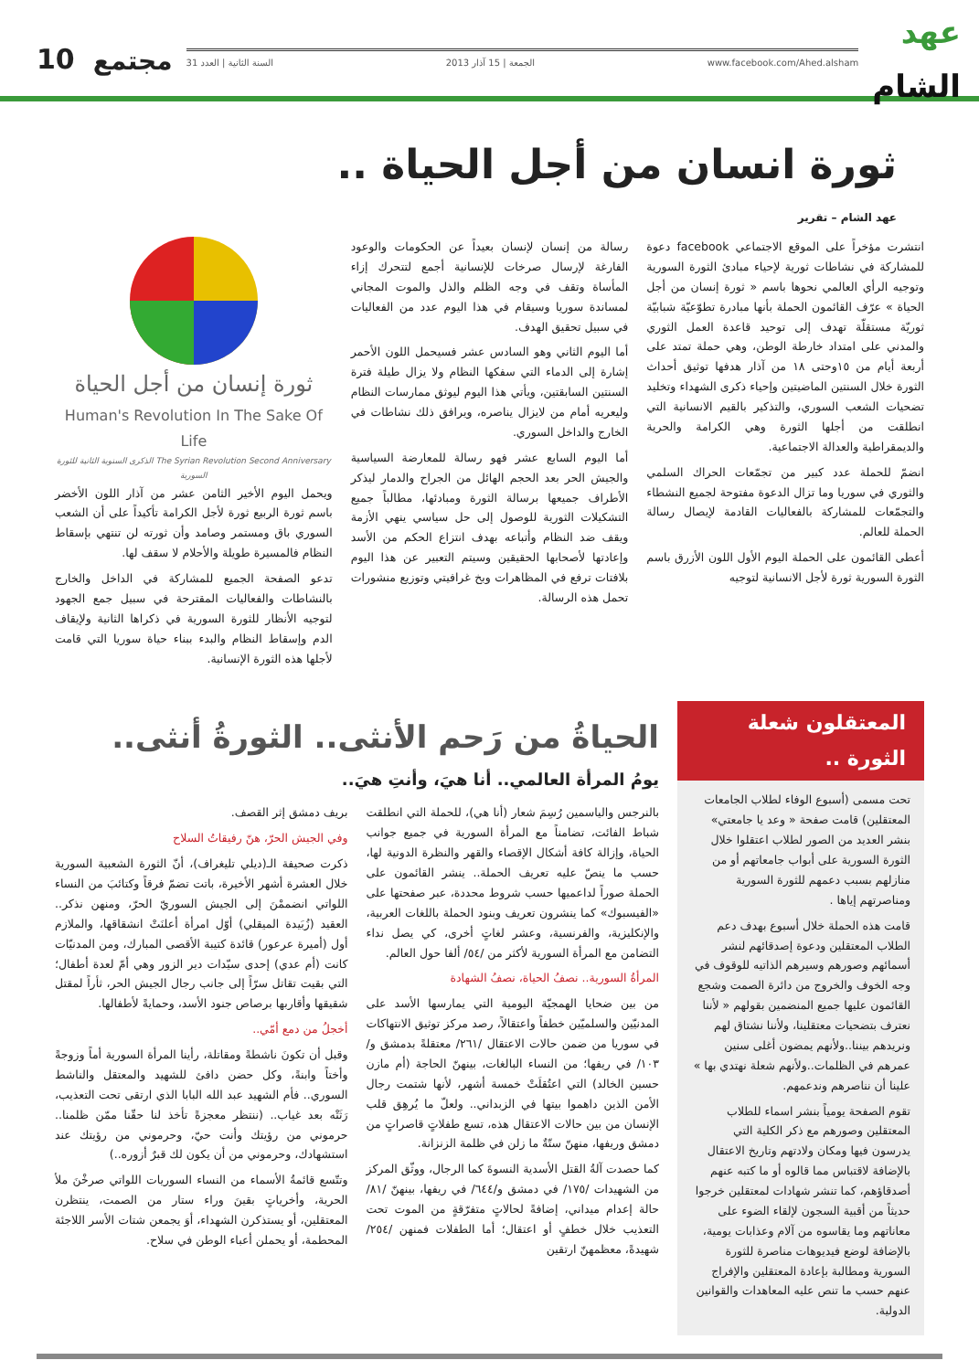عهد
الشام
www.facebook.com/Ahed.alsham الجمعة | 15 آذار 2013 السنة الثانية | العدد 31
مجتمع 10
ثورة انسان من أجل الحياة ..
عهد الشام – تقرير
انتشرت مؤخراً على الموقع الاجتماعي facebook دعوة للمشاركة في نشاطات ثورية لإحياء مبادئ الثورة السورية وتوجيه الرأي العالمي نحوها باسم « ثورة إنسان من أجل الحياة » عرّف القائمون الحملة بأنها مبادرة تطوّعيّة شبابيّة ثوريّة مستقلّة تهدف إلى توحيد قاعدة العمل الثوري والمدني على امتداد خارطة الوطن، وهي حملة تمتد على أربعة أيام من ١٥وحتى ١٨ من آذار هدفها توثيق أحداث الثورة خلال السنتين الماضيتين وإحياء ذكرى الشهداء وتخليد تضحيات الشعب السوري، والتذكير بالقيم الانسانية التي انطلقت من أجلها الثورة وهي الكرامة والحرية والديمقراطية والعدالة الاجتماعية.
انضمّ للحملة عدد كبير من تجمّعات الحراك السلمي والثوري في سوريا وما تزال الدعوة مفتوحة لجميع النشطاء والتجمّعات للمشاركة بالفعاليات القادمة لإيصال رسالة الحملة للعالم.
أعطى القائمون على الحملة اليوم الأول اللون الأزرق باسم الثورة السورية ثورة لأجل الانسانية لتوجيه
رسالة من إنسان لإنسان بعيداً عن الحكومات والوعود الفارغة لإرسال صرخات للإنسانية أجمع لتتحرك إزاء المأساة وتقف في وجه الظلم والذل والموت المجاني لمساندة سوريا وسيقام في هذا اليوم عدد من الفعاليات في سبيل تحقيق الهدف.
أما اليوم الثاني وهو السادس عشر فسيحمل اللون الأحمر إشارة إلى الدماء التي سفكها النظام ولا يزال طيلة فترة السنتين السابقتين، ويأتي هذا اليوم ليوثق ممارسات النظام وليعريه أمام من لايزال يناصره، ويرافق ذلك نشاطات في الخارج والداخل السوري.
أما اليوم السابع عشر فهو رسالة للمعارضة السياسية والجيش الحر بعد الحجم الهائل من الجراح والدمار ليذكر الأطراف جميعها برسالة الثورة ومبادئها، مطالباً جميع التشكيلات الثورية للوصول إلى حل سياسي ينهي الأزمة ويقف ضد النظام وأتباعه بهدف انتزاع الحكم من الأسد وإعادتها لأصحابها الحقيقين وسيتم التعبير عن هذا اليوم بلافتات ترفع في المظاهرات وبخ غرافيتي وتوزيع منشورات تحمل هذه الرسالة.
ثورة إنسان من أجل الحياة
Human's Revolution In The Sake Of Life
The Syrian Revolution Second Anniversary الذكرى السنوية الثانية للثورة السورية
ويحمل اليوم الأخير الثامن عشر من آذار اللون الأخضر باسم ثورة الربيع ثورة لأجل الكرامة تأكيداً على أن الشعب السوري باق ومستمر وصامد وأن ثورته لن تنتهي بإسقاط النظام فالمسيرة طويلة والأحلام لا سقف لها.
تدعو الصفحة الجميع للمشاركة في الداخل والخارج بالنشاطات والفعاليات المقترحة في سبيل جمع الجهود لتوجيه الأنظار للثورة السورية في ذكراها الثانية ولإيقاف الدم وإسقاط النظام والبدء ببناء حياة سوريا التي قامت لأجلها هذه الثورة الإنسانية.
المعتقلون شعلة الثورة ..
تحت مسمى (أسبوع الوفاء لطلاب الجامعات المعتقلين) قامت صفحة « وعد يا جامعتي» بنشر العديد من الصور لطلاب اعتقلوا خلال الثورة السورية على أبواب جامعاتهم أو من منازلهم بسبب دعمهم للثورة السورية ومناصرتهم إياها .
قامت هذه الحملة خلال أسبوع بهدف دعم الطلاب المعتقلين ودعوة إصدقائهم لنشر أسمائهم وصورهم وسيرهم الذاتيه للوقوف في وجه الخوف والخروج من دائرة الصمت وشجع القائمون عليها جميع المنضمين بقولهم « لأننا نعترف بتضحيات معتقلينا، ولأننا نشتاق لهم ونريدهم بيننا..ولأنهم يمضون أغلى سنين عمرهم في الظلمات..ولأنهم شعلة نهتدي بها » علينا أن نناصرهم وندعمهم.
تقوم الصفحة يومياً بنشر اسماء للطلاب المعتقلين وصورهم مع ذكر الكلية التي يدرسون فيها ومكان ولادتهم وتاريخ الاعتقال بالإضافة لاقتباس مما قالوه أو ما كتبه عنهم أصدقاؤهم، كما تنشر شهادات لمعتقلين خرجوا حديثاً من أقبية السجون لإلقاء الضوء على معاناتهم وما يقاسوه من آلام وعذابات يومية، بالإضافة لوضع فيديوهات مناصرة للثورة السورية ومطالبة بإعادة المعتقلين والإفراج عنهم حسب ما تنص عليه المعاهدات والقوانين الدولية.
الحياةُ من رَحم الأنثى.. الثورةُ أنثى..
يومُ المرأة العالمي.. أنا هيَ، وأنتِ هيَ..
بالنرجس والياسمين رُسِمَ شعار (أنا هي)، للحملة التي انطلقت شباط الفائت، تضامناً مع المرأة السورية في جميع جوانب الحياة، وإزالة كافة أشكال الإقصاء والقهر والنظرة الدونية لها، حسب ما ينصّ عليه تعريف الحملة.. ينشر القائمون على الحملة صوراً لداعميها حسب شروط محددة، عبر صفحتها على «الفيسبوك» كما ينشرون تعريف وبنود الحملة باللغات العربية، والإنكليزية، والفرنسية، وعشر لغاتٍ أخرى، كي يصل نداء التضامن مع المرأة السورية لأكثر من /٥٤/ ألفا حول العالم.
المرأةُ السورية.. نصفُ الحياة، نصفُ الشهادة
من بين ضحايا الهمجيّة اليومية التي يمارسها الأسد على المدنيّين والسلميّين خطفاً واعتقالاً، رصد مركز توثيق الانتهاكات في سوريا من ضمن حالات الاعتقال /٢٦١/ معتقلةً بدمشق و/١٠٣/ في ريفها؛ من النساء البالغات، بينهنّ الحاجة (أم مازن حسين الخالد) التي اعتُقلَتْ خمسة أشهر، لأنها شتمت رجال الأمن الذين داهموا بيتها في الزبداني.. ولعلّ ما يُرهِق قلب الإنسان من بين حالات الاعتقال هذه، تسع طفلاتٍ قاصراتٍ من دمشق وريفها، منهنّ ستّةٌ ما زلن في ظلمة الزنزانة.
كما حصدت آلةُ القتل الأسدية النسوةَ كما الرجال، ووثّق المركز من الشهيدات /١٧٥/ في دمشق و/٦٤٤/ في ريفها، بينهنّ /٨١/ حالة إعدام ميداني، إضافةً لحالاتٍ متفرّقةٍ من الموت تحت التعذيب خلال خطفٍ أو اعتقال؛ أما الطفلات فمنهن /٢٥٤/ شهيدةً، معظمهنّ ارتقين
بريف دمشق إثر القصف.
وفي الجيش الحرّ، هنّ رفيقاتُ السلاح
ذكرت صحيفة الـ(ديلي تليغراف)، أنّ الثورة الشعبية السورية خلال العشرة أشهر الأخيرة، باتت تضمّ فرقاً وكتائبَ من النساء اللواتي انضممْنَ إلى الجيش السوريّ الحرّ، ومنهن نذكر.. العقيد (زُبَيدة الميقلي) أوّل امرأة أعلنَتْ انشقاقها، والملازم أول (أميرة عرعور) قائدة كتيبة الأقصى المبارك، ومن المدنيّات كانت (أم عدي) إحدى سيّدات دير الزور وهي أمّ لعدة أطفال؛ التي بقيت تقاتل سرّاً إلى جانب رجال الجيش الحر، ثأراً لمقتل شقيقها وأقاربها برصاص جنود الأسد، وحمايةً لأطفالها.
أخجلُ من دمع أمّي..
وقبل أن تكونَ ناشطةً ومقاتلة، رأينا المرأة السورية أماً وزوجةً وأختاً وابنةً، وكل حضن دافئ للشهيد والمعتقل والناشط السوري.. فأم الشهيد عبد الله البابا الذي ارتقى تحت التعذيب، رَثَتْه بعد غياب.. (ننتظر معجزةً تأخذ لنا حقّنا ممّن ظلمنا.. حرموني من رؤيتك وأنت حيّ، وحرموني من رؤيتك عند استشهادك، وحرموني من أن يكون لك قبرٌ أزوره..)
وتتّسع قائمةُ الأسماء من النساء السوريات اللواتي صرخْنَ ملأ الحرية، وأخرياتٍ بقينَ وراء ستار من الصمت، ينتظرن المعتقلين، أو يستذكرن الشهداء، أوَ يجمعن شتات الأسر اللاجئة المحطمة، أو يحملن أعباء الوطن في سلاح.